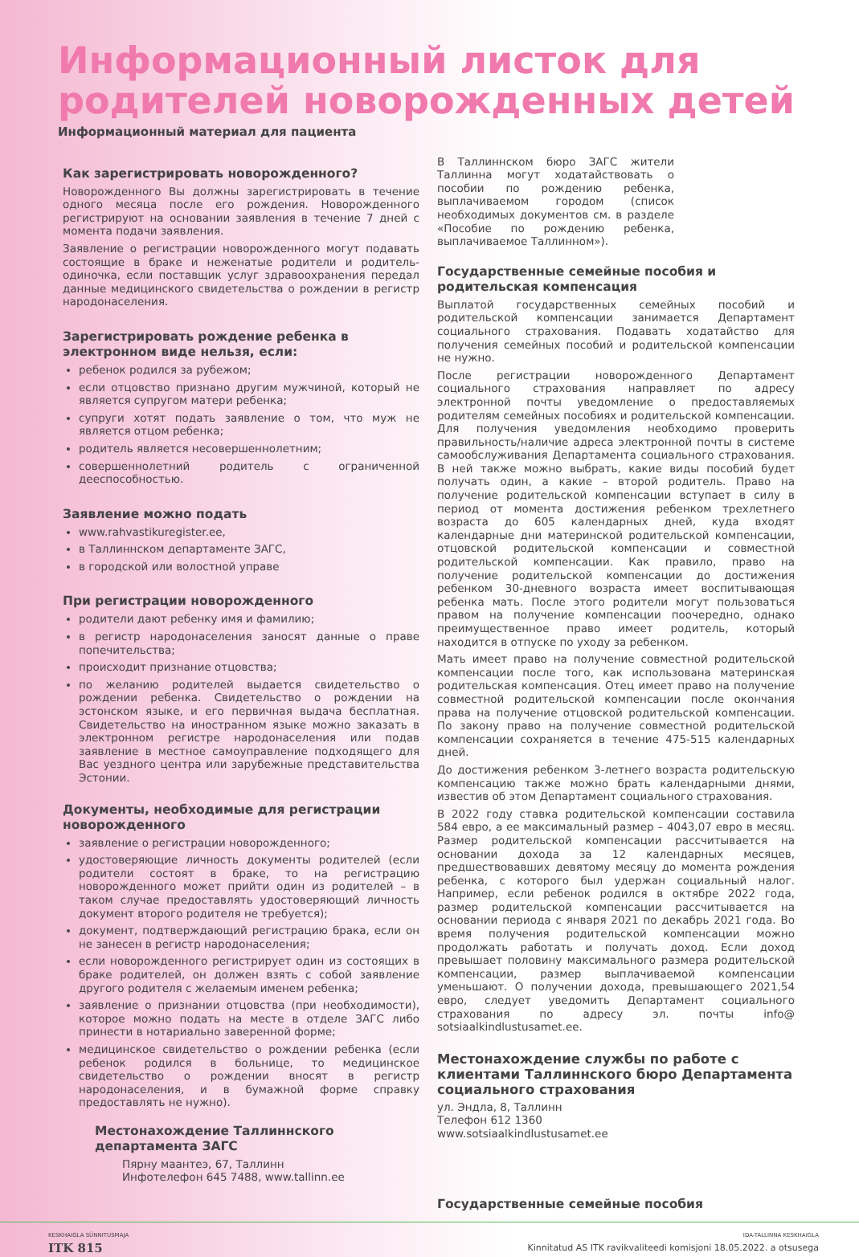Информационный листок для родителей новорожденных детей
Информационный материал для пациента
Как зарегистрировать новорожденного?
Новорожденного Вы должны зарегистрировать в течение одного месяца после его рождения. Новорожденного регистрируют на основании заявления в течение 7 дней с момента подачи заявления.
Заявление о регистрации новорожденного могут подавать состоящие в браке и неженатые родители и родитель-одиночка, если поставщик услуг здравоохранения передал данные медицинского свидетельства о рождении в регистр народонаселения.
Зарегистрировать рождение ребенка в электронном виде нельзя, если:
ребенок родился за рубежом;
если отцовство признано другим мужчиной, который не является супругом матери ребенка;
супруги хотят подать заявление о том, что муж не является отцом ребенка;
родитель является несовершеннолетним;
совершеннолетний родитель с ограниченной дееспособностью.
Заявление можно подать
www.rahvastikuregister.ee,
в Таллиннском департаменте ЗАГС,
в городской или волостной управе
При регистрации новорожденного
родители дают ребенку имя и фамилию;
в регистр народонаселения заносят данные о праве попечительства;
происходит признание отцовства;
по желанию родителей выдается свидетельство о рождении ребенка. Свидетельство о рождении на эстонском языке, и его первичная выдача бесплатная. Свидетельство на иностранном языке можно заказать в электронном регистре народонаселения или подав заявление в местное самоуправление подходящего для Вас уездного центра или зарубежные представительства Эстонии.
Документы, необходимые для регистрации новорожденного
заявление о регистрации новорожденного;
удостоверяющие личность документы родителей (если родители состоят в браке, то на регистрацию новорожденного может прийти один из родителей – в таком случае предоставлять удостоверяющий личность документ второго родителя не требуется);
документ, подтверждающий регистрацию брака, если он не занесен в регистр народонаселения;
если новорожденного регистрирует один из состоящих в браке родителей, он должен взять с собой заявление другого родителя с желаемым именем ребенка;
заявление о признании отцовства (при необходимости), которое можно подать на месте в отделе ЗАГС либо принести в нотариально заверенной форме;
медицинское свидетельство о рождении ребенка (если ребенок родился в больнице, то медицинское свидетельство о рождении вносят в регистр народонаселения, и в бумажной форме справку предоставлять не нужно).
Местонахождение Таллиннского департамента ЗАГС
Пярну маантеэ, 67, Таллинн
Инфотелефон 645 7488, www.tallinn.ee
В Таллиннском бюро ЗАГС жители Таллинна могут ходатайствовать о пособии по рождению ребенка, выплачиваемом городом (список необходимых документов см. в разделе «Пособие по рождению ребенка, выплачиваемое Таллинном»).
Государственные семейные пособия и родительская компенсация
Выплатой государственных семейных пособий и родительской компенсации занимается Департамент социального страхования. Подавать ходатайство для получения семейных пособий и родительской компенсации не нужно.
После регистрации новорожденного Департамент социального страхования направляет по адресу электронной почты уведомление о предоставляемых родителям семейных пособиях и родительской компенсации. Для получения уведомления необходимо проверить правильность/наличие адреса электронной почты в системе самообслуживания Департамента социального страхования. В ней также можно выбрать, какие виды пособий будет получать один, а какие – второй родитель. Право на получение родительской компенсации вступает в силу в период от момента достижения ребенком трехлетнего возраста до 605 календарных дней, куда входят календарные дни материнской родительской компенсации, отцовской родительской компенсации и совместной родительской компенсации. Как правило, право на получение родительской компенсации до достижения ребенком 30-дневного возраста имеет воспитывающая ребенка мать. После этого родители могут пользоваться правом на получение компенсации поочередно, однако преимущественное право имеет родитель, который находится в отпуске по уходу за ребенком.
Мать имеет право на получение совместной родительской компенсации после того, как использована материнская родительская компенсация. Отец имеет право на получение совместной родительской компенсации после окончания права на получение отцовской родительской компенсации. По закону право на получение совместной родительской компенсации сохраняется в течение 475-515 календарных дней.
До достижения ребенком 3-летнего возраста родительскую компенсацию также можно брать календарными днями, известив об этом Департамент социального страхования.
В 2022 году ставка родительской компенсации составила 584 евро, а ее максимальный размер – 4043,07 евро в месяц. Размер родительской компенсации рассчитывается на основании дохода за 12 календарных месяцев, предшествовавших девятому месяцу до момента рождения ребенка, с которого был удержан социальный налог. Например, если ребенок родился в октябре 2022 года, размер родительской компенсации рассчитывается на основании периода с января 2021 по декабрь 2021 года. Во время получения родительской компенсации можно продолжать работать и получать доход. Если доход превышает половину максимального размера родительской компенсации, размер выплачиваемой компенсации уменьшают. О получении дохода, превышающего 2021,54 евро, следует уведомить Департамент социального страхования по адресу эл. почты info@ sotsiaalkindlustusamet.ee.
Местонахождение службы по работе с клиентами Таллиннского бюро Департамента социального страхования
ул. Эндла, 8, Таллинн
Телефон 612 1360
www.sotsiaalkindlustusamet.ee
Государственные семейные пособия
KESKHAIGLA SÜNNITUSMAJA
ITK 815
IDA-TALLINNA KESKHAIGLA
Kinnitatud AS ITK ravikvaliteedi komisjoni 18.05.2022. a otsusega